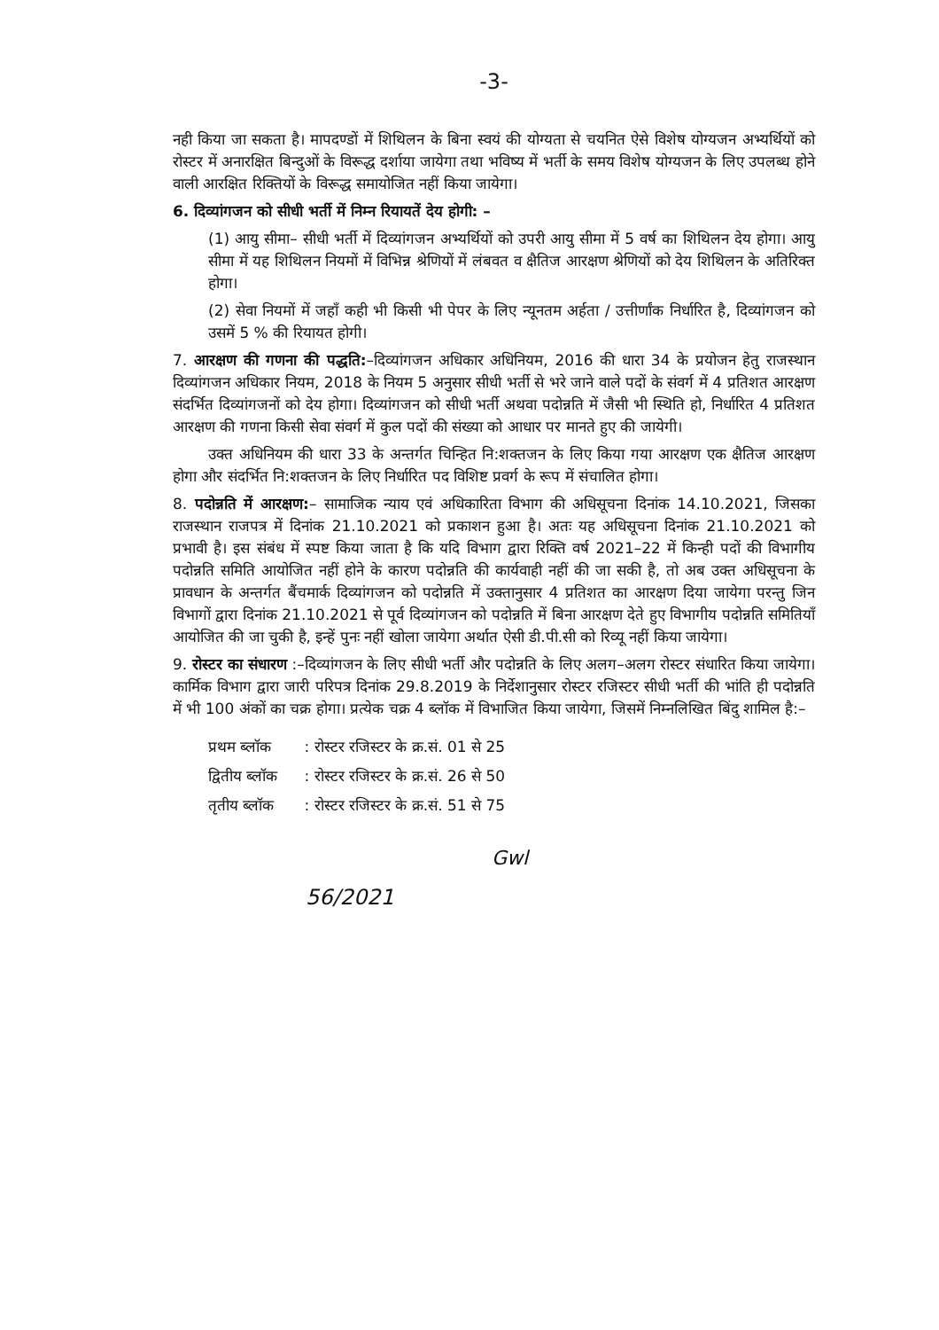-3-
नही किया जा सकता है। मापदण्डों में शिथिलन के बिना स्वयं की योग्यता से चयनित ऐसे विशेष योग्यजन अभ्यर्थियों को रोस्टर में अनारक्षित बिन्दुओं के विरूद्ध दर्शाया जायेगा तथा भविष्य में भर्ती के समय विशेष योग्यजन के लिए उपलब्ध होने वाली आरक्षित रिक्तियों के विरूद्ध समायोजित नहीं किया जायेगा।
6. दिव्यांगजन को सीधी भर्ती में निम्न रियायतें देय होगी: –
(1) आयु सीमा– सीधी भर्ती में दिव्यांगजन अभ्यर्थियों को उपरी आयु सीमा में 5 वर्ष का शिथिलन देय होगा। आयु सीमा में यह शिथिलन नियमों में विभिन्न श्रेणियों में लंबवत व क्षैतिज आरक्षण श्रेणियों को देय शिथिलन के अतिरिक्त होगा।
(2) सेवा नियमों में जहॉं कही भी किसी भी पेपर के लिए न्यूनतम अर्हता / उत्तीर्णांक निर्धारित है, दिव्यांगजन को उसमें 5 % की रियायत होगी।
7. आरक्षण की गणना की पद्धति:–दिव्यांगजन अधिकार अधिनियम, 2016 की धारा 34 के प्रयोजन हेतु राजस्थान दिव्यांगजन अधिकार नियम, 2018 के नियम 5 अनुसार सीधी भर्ती से भरे जाने वाले पदों के संवर्ग में 4 प्रतिशत आरक्षण संदर्भित दिव्यांगजनों को देय होगा। दिव्यांगजन को सीधी भर्ती अथवा पदोन्नति में जैसी भी स्थिति हो, निर्धारित 4 प्रतिशत आरक्षण की गणना किसी सेवा संवर्ग में कुल पदों की संख्या को आधार पर मानते हुए की जायेगी।
उक्त अधिनियम की धारा 33 के अन्तर्गत चिन्हित नि:शक्तजन के लिए किया गया आरक्षण एक क्षैतिज आरक्षण होगा और संदर्भित नि:शक्तजन के लिए निर्धारित पद विशिष्ट प्रवर्ग के रूप में संचालित होगा।
8. पदोन्नति में आरक्षण:– सामाजिक न्याय एवं अधिकारिता विभाग की अधिसूचना दिनांक 14.10.2021, जिसका राजस्थान राजपत्र में दिनांक 21.10.2021 को प्रकाशन हुआ है। अतः यह अधिसूचना दिनांक 21.10.2021 को प्रभावी है। इस संबंध में स्पष्ट किया जाता है कि यदि विभाग द्वारा रिक्ति वर्ष 2021–22 में किन्ही पदों की विभागीय पदोन्नति समिति आयोजित नहीं होने के कारण पदोन्नति की कार्यवाही नहीं की जा सकी है, तो अब उक्त अधिसूचना के प्रावधान के अन्तर्गत बैंचमार्क दिव्यांगजन को पदोन्नति में उक्तानुसार 4 प्रतिशत का आरक्षण दिया जायेगा परन्तु जिन विभागों द्वारा दिनांक 21.10.2021 से पूर्व दिव्यांगजन को पदोन्नति में बिना आरक्षण देते हुए विभागीय पदोन्नति समितियॉं आयोजित की जा चुकी है, इन्हें पुनः नहीं खोला जायेगा अर्थात ऐसी डी.पी.सी को रिव्यू नहीं किया जायेगा।
9. रोस्टर का संधारण :–दिव्यांगजन के लिए सीधी भर्ती और पदोन्नति के लिए अलग–अलग रोस्टर संधारित किया जायेगा। कार्मिक विभाग द्वारा जारी परिपत्र दिनांक 29.8.2019 के निर्देशानुसार रोस्टर रजिस्टर सीधी भर्ती की भांति ही पदोन्नति में भी 100 अंकों का चक्र होगा। प्रत्येक चक्र 4 ब्लॉक में विभाजित किया जायेगा, जिसमें निम्नलिखित बिंदु शामिल है:–
| प्रथम ब्लॉक | : रोस्टर रजिस्टर के क्र.सं. 01 से 25 |
| द्वितीय ब्लॉक | : रोस्टर रजिस्टर के क्र.सं. 26 से 50 |
| तृतीय ब्लॉक | : रोस्टर रजिस्टर के क्र.सं. 51 से 75 |
Gwl
56/2021